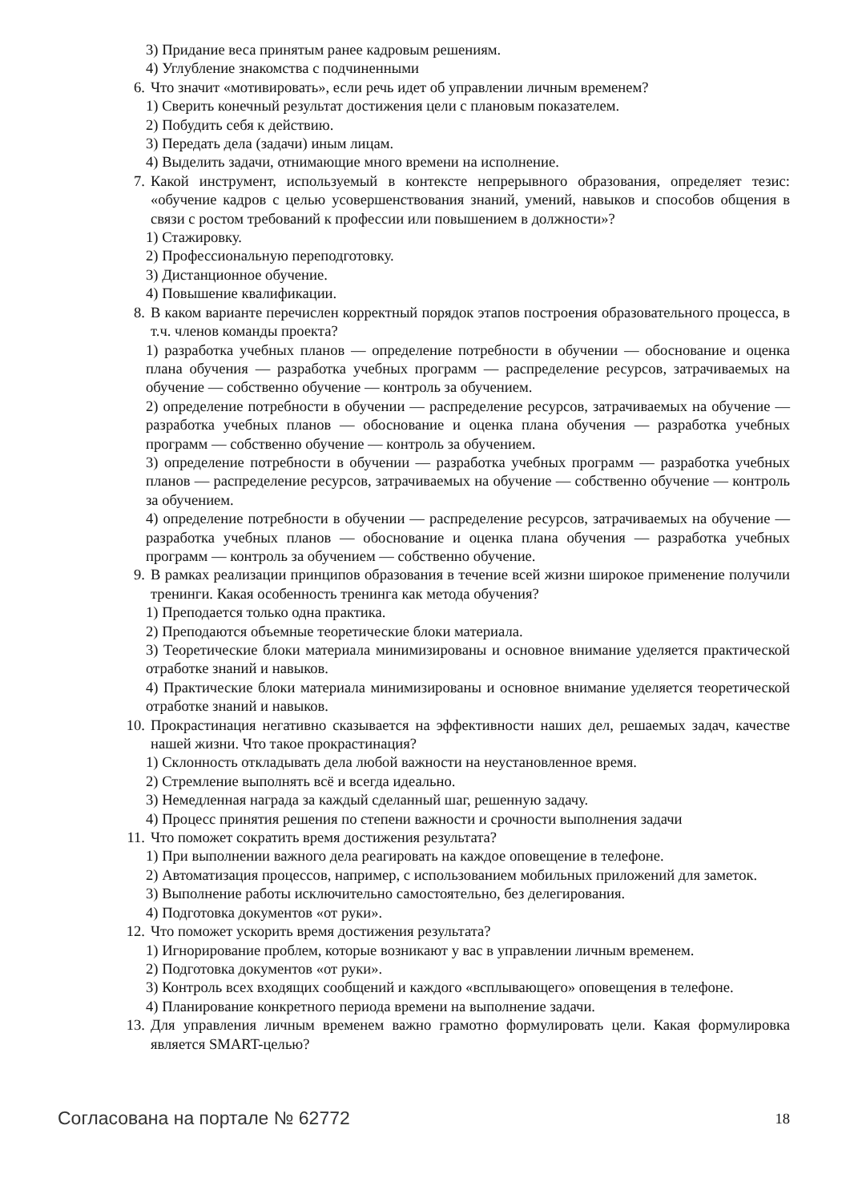3) Придание веса принятым ранее кадровым решениям.
4) Углубление знакомства с подчиненными
6. Что значит «мотивировать», если речь идет об управлении личным временем?
1) Сверить конечный результат достижения цели с плановым показателем.
2) Побудить себя к действию.
3) Передать дела (задачи) иным лицам.
4) Выделить задачи, отнимающие много времени на исполнение.
7. Какой инструмент, используемый в контексте непрерывного образования, определяет тезис: «обучение кадров с целью усовершенствования знаний, умений, навыков и способов общения в связи с ростом требований к профессии или повышением в должности»?
1) Стажировку.
2) Профессиональную переподготовку.
3) Дистанционное обучение.
4) Повышение квалификации.
8. В каком варианте перечислен корректный порядок этапов построения образовательного процесса, в т.ч. членов команды проекта?
1) разработка учебных планов — определение потребности в обучении — обоснование и оценка плана обучения — разработка учебных программ — распределение ресурсов, затрачиваемых на обучение — собственно обучение — контроль за обучением.
2) определение потребности в обучении — распределение ресурсов, затрачиваемых на обучение — разработка учебных планов — обоснование и оценка плана обучения — разработка учебных программ — собственно обучение — контроль за обучением.
3) определение потребности в обучении — разработка учебных программ — разработка учебных планов — распределение ресурсов, затрачиваемых на обучение — собственно обучение — контроль за обучением.
4) определение потребности в обучении — распределение ресурсов, затрачиваемых на обучение — разработка учебных планов — обоснование и оценка плана обучения — разработка учебных программ — контроль за обучением — собственно обучение.
9. В рамках реализации принципов образования в течение всей жизни широкое применение получили тренинги. Какая особенность тренинга как метода обучения?
1) Преподается только одна практика.
2) Преподаются объемные теоретические блоки материала.
3) Теоретические блоки материала минимизированы и основное внимание уделяется практической отработке знаний и навыков.
4) Практические блоки материала минимизированы и основное внимание уделяется теоретической отработке знаний и навыков.
10. Прокрастинация негативно сказывается на эффективности наших дел, решаемых задач, качестве нашей жизни. Что такое прокрастинация?
1) Склонность откладывать дела любой важности на неустановленное время.
2) Стремление выполнять всё и всегда идеально.
3) Немедленная награда за каждый сделанный шаг, решенную задачу.
4) Процесс принятия решения по степени важности и срочности выполнения задачи
11. Что поможет сократить время достижения результата?
1) При выполнении важного дела реагировать на каждое оповещение в телефоне.
2) Автоматизация процессов, например, с использованием мобильных приложений для заметок.
3) Выполнение работы исключительно самостоятельно, без делегирования.
4) Подготовка документов «от руки».
12. Что поможет ускорить время достижения результата?
1) Игнорирование проблем, которые возникают у вас в управлении личным временем.
2) Подготовка документов «от руки».
3) Контроль всех входящих сообщений и каждого «всплывающего» оповещения в телефоне.
4) Планирование конкретного периода времени на выполнение задачи.
13. Для управления личным временем важно грамотно формулировать цели. Какая формулировка является SMART-целью?
Согласована на портале № 62772 18